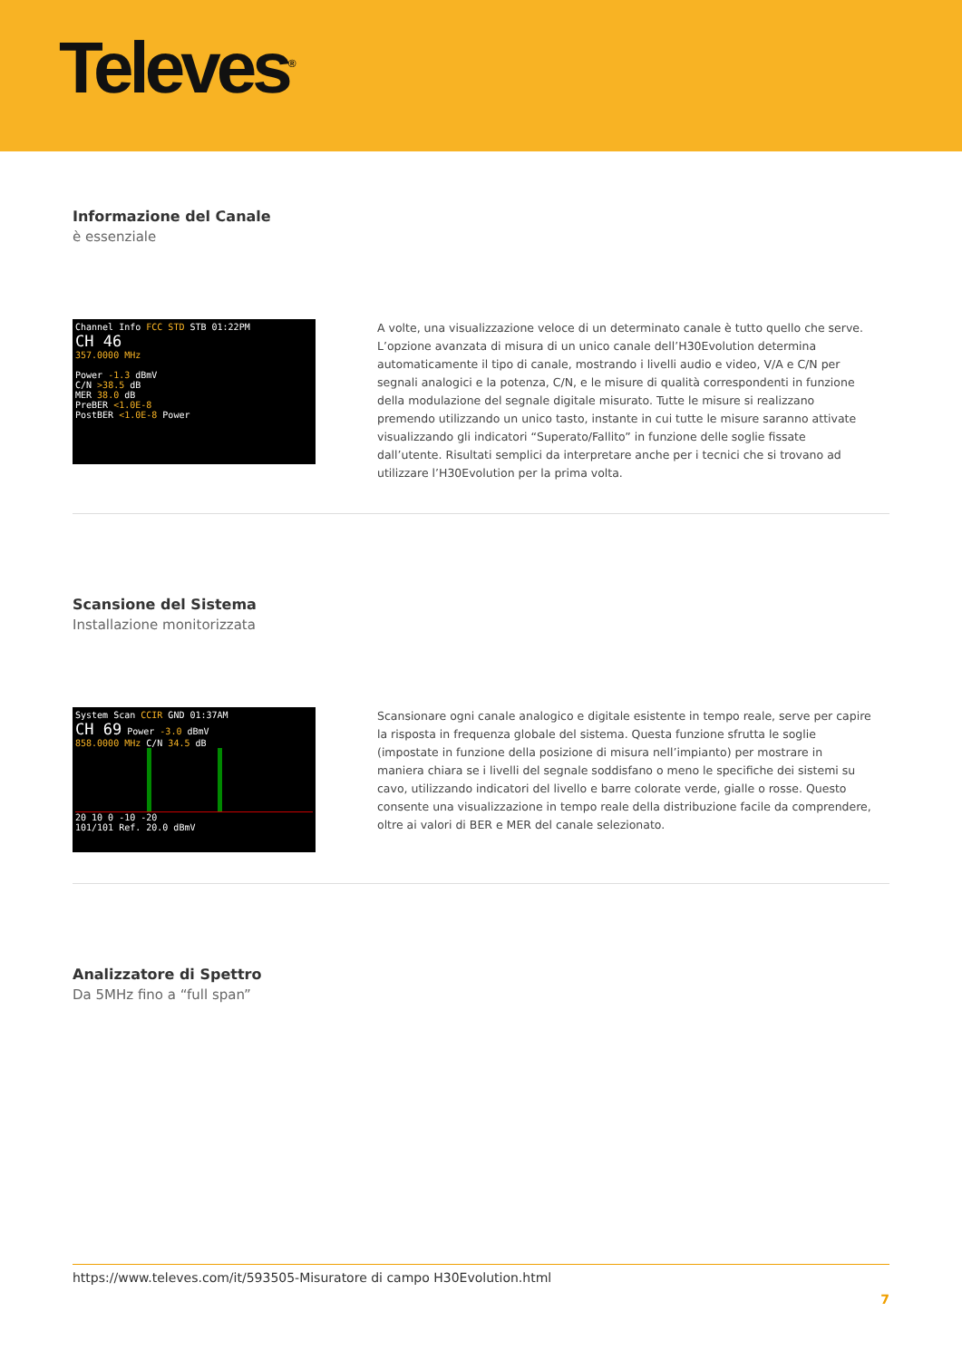Televes<sup>®</sup>
Informazione del Canale
è essenziale
Channel Info FCC STD STB 01:22PM
CH 46
357.0000 MHz
Power -1.3 dBmV
C/N >38.5 dB
MER 38.0 dB
PreBER <1.0E-8
PostBER <1.0E-8 Power
A volte, una visualizzazione veloce di un determinato canale è tutto quello che serve. L’opzione avanzata di misura di un unico canale dell’H30Evolution determina automaticamente il tipo di canale, mostrando i livelli audio e video, V/A e C/N per segnali analogici e la potenza, C/N, e le misure di qualità correspondenti in funzione della modulazione del segnale digitale misurato. Tutte le misure si realizzano premendo utilizzando un unico tasto, instante in cui tutte le misure saranno attivate visualizzando gli indicatori “Superato/Fallito” in funzione delle soglie fissate dall’utente. Risultati semplici da interpretare anche per i tecnici che si trovano ad utilizzare l’H30Evolution per la prima volta.
Scansione del Sistema
Installazione monitorizzata
System Scan CCIR GND 01:37AM
CH 69 Power -3.0 dBmV
858.0000 MHz C/N 34.5 dB
20 10 0 -10 -20
101/101 Ref. 20.0 dBmV
Scansionare ogni canale analogico e digitale esistente in tempo reale, serve per capire la risposta in frequenza globale del sistema. Questa funzione sfrutta le soglie (impostate in funzione della posizione di misura nell’impianto) per mostrare in maniera chiara se i livelli del segnale soddisfano o meno le specifiche dei sistemi su cavo, utilizzando indicatori del livello e barre colorate verde, gialle o rosse. Questo consente una visualizzazione in tempo reale della distribuzione facile da comprendere, oltre ai valori di BER e MER del canale selezionato.
Analizzatore di Spettro
Da 5MHz fino a “full span”
https://www.televes.com/it/593505-Misuratore di campo H30Evolution.html
7